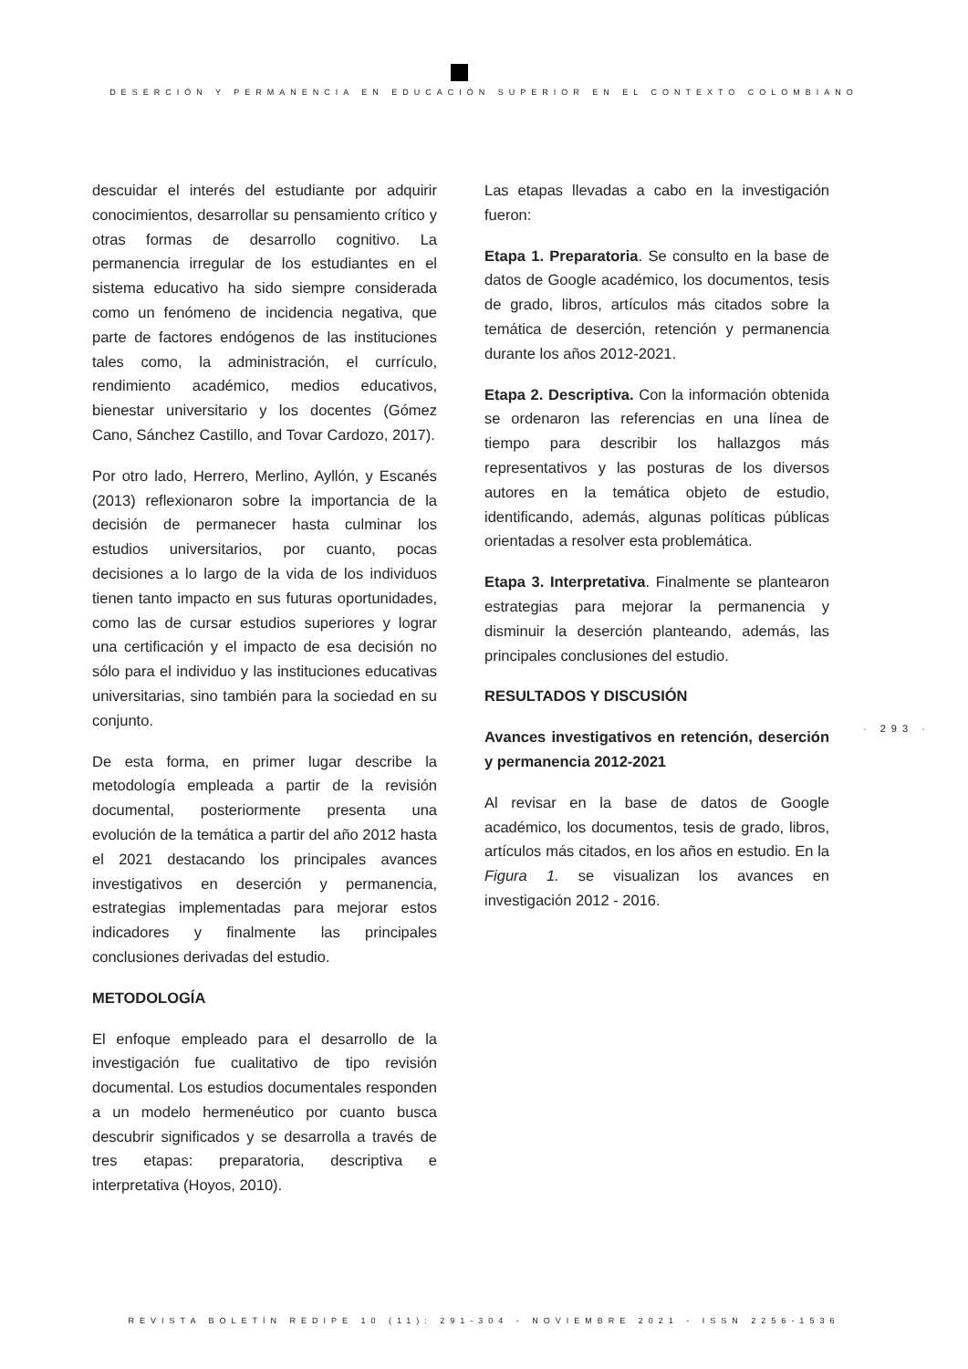DESERCIÓN Y PERMANENCIA EN EDUCACIÓN SUPERIOR EN EL CONTEXTO COLOMBIANO
descuidar el interés del estudiante por adquirir conocimientos, desarrollar su pensamiento crítico y otras formas de desarrollo cognitivo. La permanencia irregular de los estudiantes en el sistema educativo ha sido siempre considerada como un fenómeno de incidencia negativa, que parte de factores endógenos de las instituciones tales como, la administración, el currículo, rendimiento académico, medios educativos, bienestar universitario y los docentes (Gómez Cano, Sánchez Castillo, and Tovar Cardozo, 2017).
Por otro lado, Herrero, Merlino, Ayllón, y Escanés (2013) reflexionaron sobre la importancia de la decisión de permanecer hasta culminar los estudios universitarios, por cuanto, pocas decisiones a lo largo de la vida de los individuos tienen tanto impacto en sus futuras oportunidades, como las de cursar estudios superiores y lograr una certificación y el impacto de esa decisión no sólo para el individuo y las instituciones educativas universitarias, sino también para la sociedad en su conjunto.
De esta forma, en primer lugar describe la metodología empleada a partir de la revisión documental, posteriormente presenta una evolución de la temática a partir del año 2012 hasta el 2021 destacando los principales avances investigativos en deserción y permanencia, estrategias implementadas para mejorar estos indicadores y finalmente las principales conclusiones derivadas del estudio.
METODOLOGÍA
El enfoque empleado para el desarrollo de la investigación fue cualitativo de tipo revisión documental. Los estudios documentales responden a un modelo hermenéutico por cuanto busca descubrir significados y se desarrolla a través de tres etapas: preparatoria, descriptiva e interpretativa (Hoyos, 2010).
Las etapas llevadas a cabo en la investigación fueron:
Etapa 1. Preparatoria. Se consulto en la base de datos de Google académico, los documentos, tesis de grado, libros, artículos más citados sobre la temática de deserción, retención y permanencia durante los años 2012-2021.
Etapa 2. Descriptiva. Con la información obtenida se ordenaron las referencias en una línea de tiempo para describir los hallazgos más representativos y las posturas de los diversos autores en la temática objeto de estudio, identificando, además, algunas políticas públicas orientadas a resolver esta problemática.
Etapa 3. Interpretativa. Finalmente se plantearon estrategias para mejorar la permanencia y disminuir la deserción planteando, además, las principales conclusiones del estudio.
RESULTADOS Y DISCUSIÓN
Avances investigativos en retención, deserción y permanencia 2012-2021
Al revisar en la base de datos de Google académico, los documentos, tesis de grado, libros, artículos más citados, en los años en estudio. En la Figura 1. se visualizan los avances en investigación 2012 - 2016.
· 293 ·
REVISTA BOLETÍN REDIPE 10 (11): 291-304 - NOVIEMBRE 2021 - ISSN 2256-1536